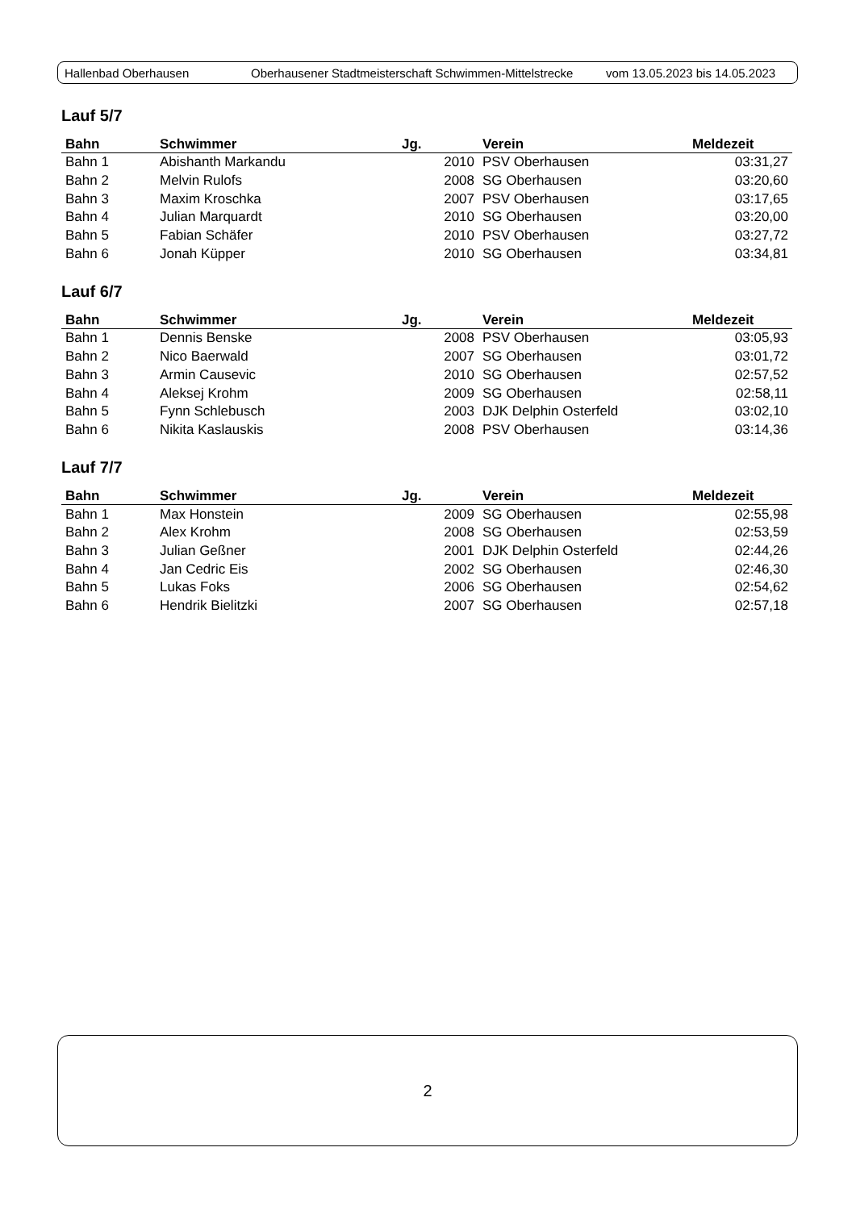Hallenbad Oberhausen Oberhausener Stadtmeisterschaft Schwimmen-Mittelstrecke vom 13.05.2023 bis 14.05.2023
Lauf 5/7
| Bahn | Schwimmer | Jg. | Verein | Meldezeit |
| --- | --- | --- | --- | --- |
| Bahn 1 | Abishanth Markandu | 2010 | PSV Oberhausen | 03:31,27 |
| Bahn 2 | Melvin Rulofs | 2008 | SG Oberhausen | 03:20,60 |
| Bahn 3 | Maxim Kroschka | 2007 | PSV Oberhausen | 03:17,65 |
| Bahn 4 | Julian Marquardt | 2010 | SG Oberhausen | 03:20,00 |
| Bahn 5 | Fabian Schäfer | 2010 | PSV Oberhausen | 03:27,72 |
| Bahn 6 | Jonah Küpper | 2010 | SG Oberhausen | 03:34,81 |
Lauf 6/7
| Bahn | Schwimmer | Jg. | Verein | Meldezeit |
| --- | --- | --- | --- | --- |
| Bahn 1 | Dennis Benske | 2008 | PSV Oberhausen | 03:05,93 |
| Bahn 2 | Nico Baerwald | 2007 | SG Oberhausen | 03:01,72 |
| Bahn 3 | Armin Causevic | 2010 | SG Oberhausen | 02:57,52 |
| Bahn 4 | Aleksej Krohm | 2009 | SG Oberhausen | 02:58,11 |
| Bahn 5 | Fynn Schlebusch | 2003 | DJK Delphin Osterfeld | 03:02,10 |
| Bahn 6 | Nikita Kaslauskis | 2008 | PSV Oberhausen | 03:14,36 |
Lauf 7/7
| Bahn | Schwimmer | Jg. | Verein | Meldezeit |
| --- | --- | --- | --- | --- |
| Bahn 1 | Max Honstein | 2009 | SG Oberhausen | 02:55,98 |
| Bahn 2 | Alex Krohm | 2008 | SG Oberhausen | 02:53,59 |
| Bahn 3 | Julian Geßner | 2001 | DJK Delphin Osterfeld | 02:44,26 |
| Bahn 4 | Jan Cedric Eis | 2002 | SG Oberhausen | 02:46,30 |
| Bahn 5 | Lukas Foks | 2006 | SG Oberhausen | 02:54,62 |
| Bahn 6 | Hendrik Bielitzki | 2007 | SG Oberhausen | 02:57,18 |
2